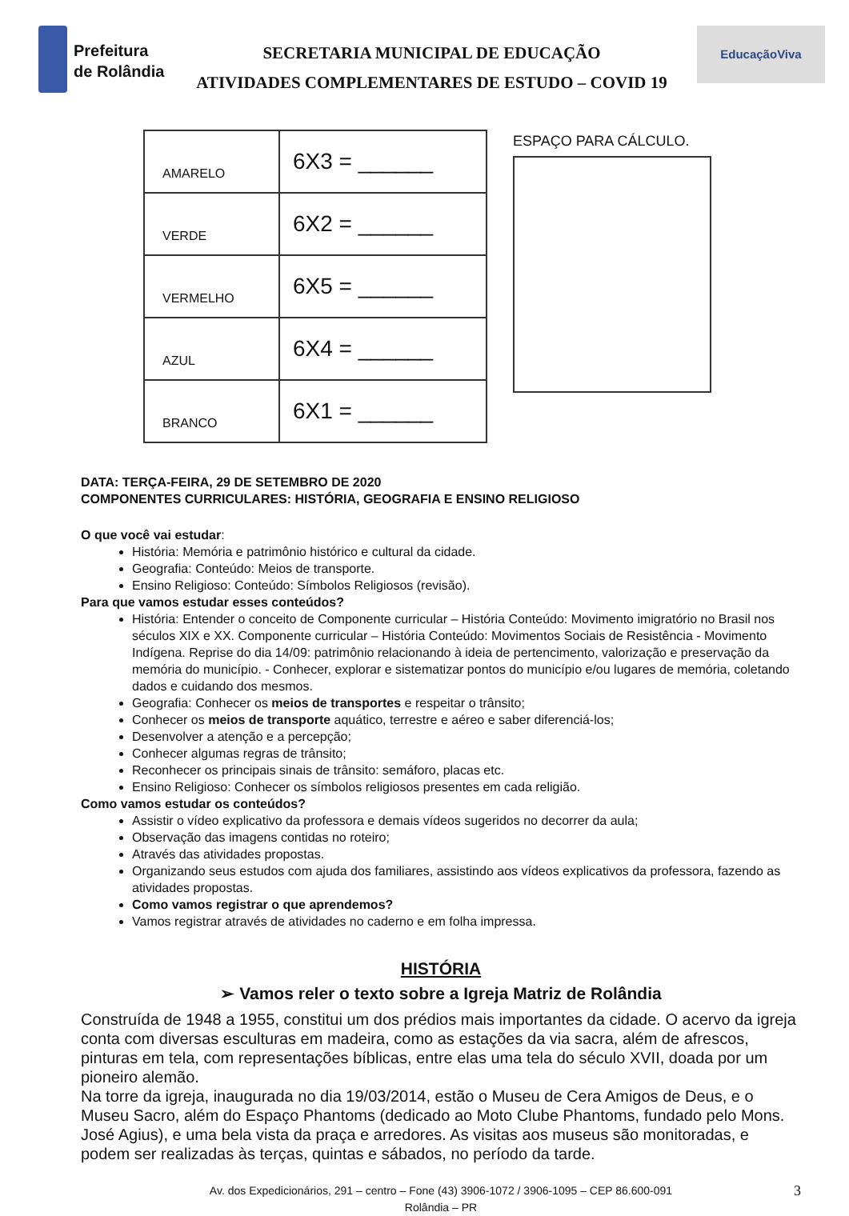Prefeitura
de Rolândia
SECRETARIA MUNICIPAL DE EDUCAÇÃO
ATIVIDADES COMPLEMENTARES DE ESTUDO – COVID 19
EducaçãoViva
| AMARELO | 6X3 = ______ |
| VERDE | 6X2 = ______ |
| VERMELHO | 6X5 = ______ |
| AZUL | 6X4 = ______ |
| BRANCO | 6X1 = ______ |
ESPAÇO PARA CÁLCULO.
DATA: TERÇA-FEIRA, 29 DE SETEMBRO DE 2020
COMPONENTES CURRICULARES: HISTÓRIA, GEOGRAFIA E ENSINO RELIGIOSO
O que você vai estudar:
História: Memória e patrimônio histórico e cultural da cidade.
Geografia: Conteúdo: Meios de transporte.
Ensino Religioso: Conteúdo: Símbolos Religiosos (revisão).
Para que vamos estudar esses conteúdos?
História: Entender o conceito de Componente curricular – História Conteúdo: Movimento imigratório no Brasil nos séculos XIX e XX. Componente curricular – História Conteúdo: Movimentos Sociais de Resistência - Movimento Indígena. Reprise do dia 14/09: patrimônio relacionando à ideia de pertencimento, valorização e preservação da memória do município. - Conhecer, explorar e sistematizar pontos do município e/ou lugares de memória, coletando dados e cuidando dos mesmos.
Geografia: Conhecer os meios de transportes e respeitar o trânsito;
Conhecer os meios de transporte aquático, terrestre e aéreo e saber diferenciá-los;
Desenvolver a atenção e a percepção;
Conhecer algumas regras de trânsito;
Reconhecer os principais sinais de trânsito: semáforo, placas etc.
Ensino Religioso: Conhecer os símbolos religiosos presentes em cada religião.
Como vamos estudar os conteúdos?
Assistir o vídeo explicativo da professora e demais vídeos sugeridos no decorrer da aula;
Observação das imagens contidas no roteiro;
Através das atividades propostas.
Organizando seus estudos com ajuda dos familiares, assistindo aos vídeos explicativos da professora, fazendo as atividades propostas.
Como vamos registrar o que aprendemos?
Vamos registrar através de atividades no caderno e em folha impressa.
HISTÓRIA
➢ Vamos reler o texto sobre a Igreja Matriz de Rolândia
Construída de 1948 a 1955, constitui um dos prédios mais importantes da cidade. O acervo da igreja conta com diversas esculturas em madeira, como as estações da via sacra, além de afrescos, pinturas em tela, com representações bíblicas, entre elas uma tela do século XVII, doada por um pioneiro alemão.
Na torre da igreja, inaugurada no dia 19/03/2014, estão o Museu de Cera Amigos de Deus, e o Museu Sacro, além do Espaço Phantoms (dedicado ao Moto Clube Phantoms, fundado pelo Mons. José Agius), e uma bela vista da praça e arredores. As visitas aos museus são monitoradas, e podem ser realizadas às terças, quintas e sábados, no período da tarde.
Av. dos Expedicionários, 291 – centro – Fone (43) 3906-1072 / 3906-1095 – CEP 86.600-091
Rolândia – PR
3